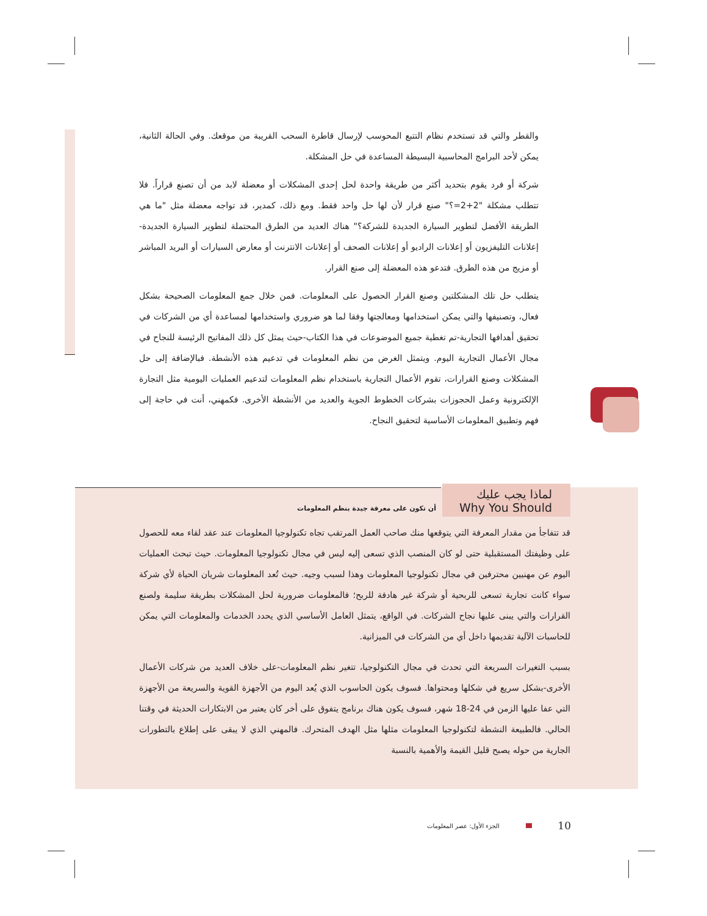والقطر والتي قد تستخدم نظام التتبع المحوسب لإرسال قاطرة السحب القريبة من موقعك. وفي الحالة الثانية، يمكن لأحد البرامج المحاسبية البسيطة المساعدة في حل المشكلة.
شركة أو فرد يقوم بتحديد أكثر من طريقة واحدة لحل إحدى المشكلات أو معضلة لابد من أن تصنع قراراً. فلا تتطلب مشكلة "2+2=؟" صنع قرار لأن لها حل واحد فقط. ومع ذلك، كمدير، قد تواجه معضلة مثل "ما هي الطريقة الأفضل لتطوير السيارة الجديدة للشركة؟" هناك العديد من الطرق المحتملة لتطوير السيارة الجديدة-إعلانات التليفزيون أو إعلانات الراديو أو إعلانات الصحف أو إعلانات الانترنت أو معارض السيارات أو البريد المباشر أو مزيج من هذه الطرق. فتدعو هذه المعضلة إلى صنع القرار.
يتطلب حل تلك المشكلتين وصنع القرار الحصول على المعلومات. فمن خلال جمع المعلومات الصحيحة بشكل فعال، وتصنيفها والتي يمكن استخدامها ومعالجتها وفقا لما هو ضروري واستخدامها لمساعدة أي من الشركات في تحقيق أهدافها التجارية-تم تغطية جميع الموضوعات في هذا الكتاب-حيث يمثل كل ذلك المفاتيح الرئيسة للنجاح في مجال الأعمال التجارية اليوم. ويتمثل الغرض من نظم المعلومات في تدعيم هذه الأنشطة. فبالإضافة إلى حل المشكلات وصنع القرارات، تقوم الأعمال التجارية باستخدام نظم المعلومات لتدعيم العمليات اليومية مثل التجارة الإلكترونية وعمل الحجوزات بشركات الخطوط الجوية والعديد من الأنشطة الأخرى. فكمهني، أنت في حاجة إلى فهم وتطبيق المعلومات الأساسية لتحقيق النجاح.
لماذا يجب عليك
Why You Should
أن تكون على معرفة جيدة بنظم المعلومات
قد تتفاجأ من مقدار المعرفة التي يتوقعها منك صاحب العمل المرتقب تجاه تكنولوجيا المعلومات عند عقد لقاء معه للحصول على وظيفتك المستقبلية حتى لو كان المنصب الذي تسعى إليه ليس في مجال تكنولوجيا المعلومات. حيث تبحث العمليات اليوم عن مهنيين محترفين في مجال تكنولوجيا المعلومات وهذا لسبب وجيه. حيث تُعد المعلومات شريان الحياة لأي شركة سواء كانت تجارية تسعى للربحية أو شركة غير هادفة للربح؛ فالمعلومات ضرورية لحل المشكلات بطريقة سليمة ولصنع القرارات والتي يبنى عليها نجاح الشركات. في الواقع، يتمثل العامل الأساسي الذي يحدد الخدمات والمعلومات التي يمكن للحاسبات الآلية تقديمها داخل أي من الشركات في الميزانية.
بسبب التغيرات السريعة التي تحدث في مجال التكنولوجيا، تتغير نظم المعلومات-على خلاف العديد من شركات الأعمال الأخرى-بشكل سريع في شكلها ومحتواها. فسوف يكون الحاسوب الذي يُعد اليوم من الأجهزة القوية والسريعة من الأجهزة التي عفا عليها الزمن في 24-18 شهر، فسوف يكون هناك برنامج يتفوق على أخر كان يعتبر من الابتكارات الحديثة في وقتنا الحالي. فالطبيعة النشطة لتكنولوجيا المعلومات مثلها مثل الهدف المتحرك. فالمهني الذي لا يبقى على إطلاع بالتطورات الجارية من حوله يصبح قليل القيمة والأهمية بالنسبة
الجزء الأول: عصر المعلومات 10